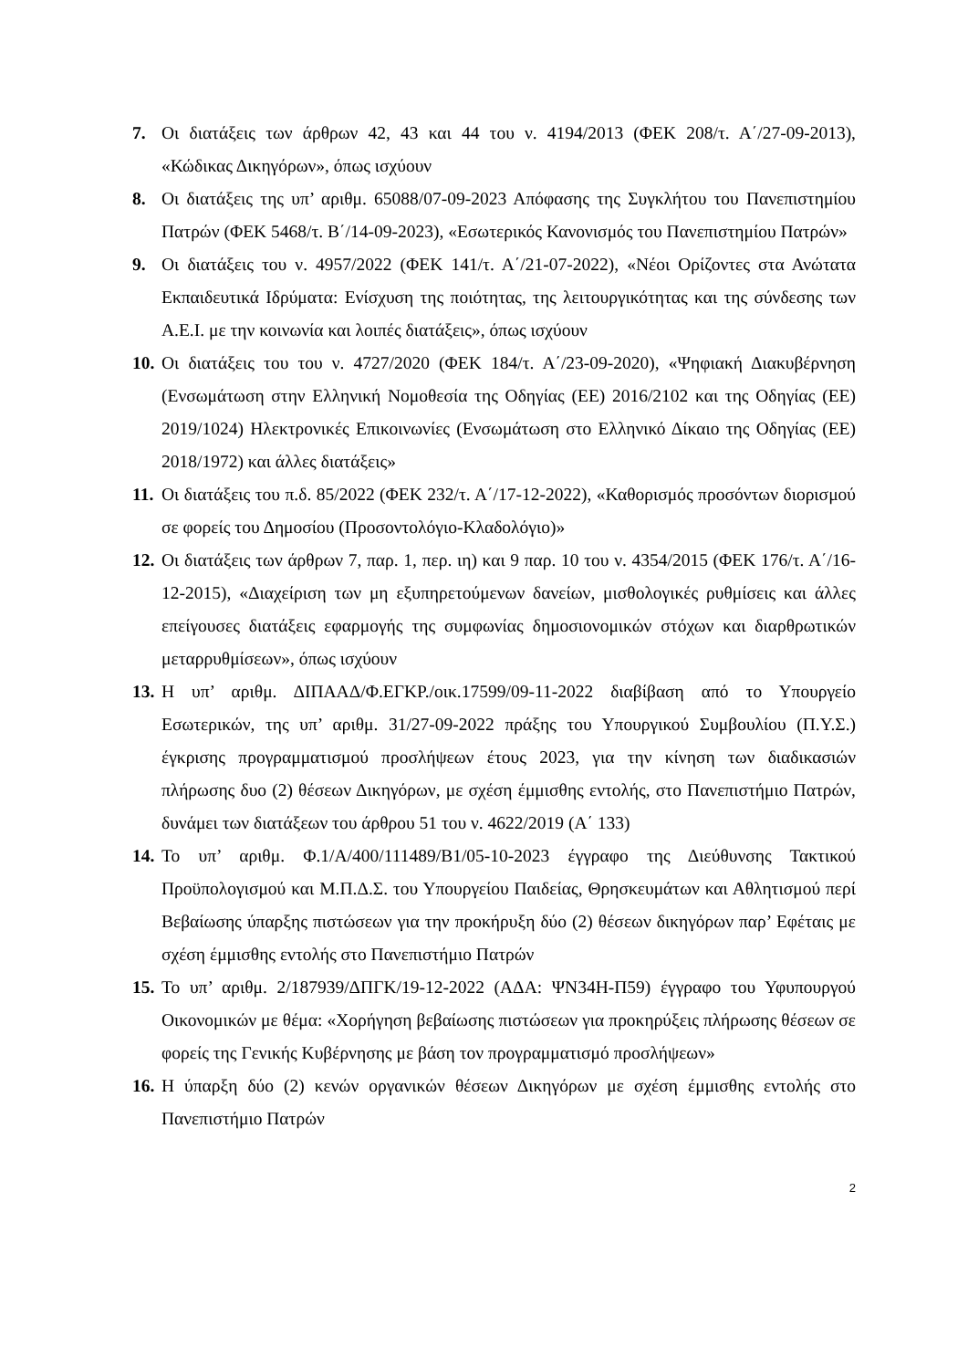7. Οι διατάξεις των άρθρων 42, 43 και 44 του ν. 4194/2013 (ΦΕΚ 208/τ. Α΄/27-09-2013), «Κώδικας Δικηγόρων», όπως ισχύουν
8. Οι διατάξεις της υπ’ αριθμ. 65088/07-09-2023 Απόφασης της Συγκλήτου του Πανεπιστημίου Πατρών (ΦΕΚ 5468/τ. Β΄/14-09-2023), «Εσωτερικός Κανονισμός του Πανεπιστημίου Πατρών»
9. Οι διατάξεις του ν. 4957/2022 (ΦΕΚ 141/τ. Α΄/21-07-2022), «Νέοι Ορίζοντες στα Ανώτατα Εκπαιδευτικά Ιδρύματα: Ενίσχυση της ποιότητας, της λειτουργικότητας και της σύνδεσης των Α.Ε.Ι. με την κοινωνία και λοιπές διατάξεις», όπως ισχύουν
10. Οι διατάξεις του του ν. 4727/2020 (ΦΕΚ 184/τ. Α΄/23-09-2020), «Ψηφιακή Διακυβέρνηση (Ενσωμάτωση στην Ελληνική Νομοθεσία της Οδηγίας (ΕΕ) 2016/2102 και της Οδηγίας (ΕΕ) 2019/1024) Ηλεκτρονικές Επικοινωνίες (Ενσωμάτωση στο Ελληνικό Δίκαιο της Οδηγίας (ΕΕ) 2018/1972) και άλλες διατάξεις»
11. Οι διατάξεις του π.δ. 85/2022 (ΦΕΚ 232/τ. Α΄/17-12-2022), «Καθορισμός προσόντων διορισμού σε φορείς του Δημοσίου (Προσοντολόγιο-Κλαδολόγιο)»
12. Οι διατάξεις των άρθρων 7, παρ. 1, περ. ιη) και 9 παρ. 10 του ν. 4354/2015 (ΦΕΚ 176/τ. Α΄/16-12-2015), «Διαχείριση των μη εξυπηρετούμενων δανείων, μισθολογικές ρυθμίσεις και άλλες επείγουσες διατάξεις εφαρμογής της συμφωνίας δημοσιονομικών στόχων και διαρθρωτικών μεταρρυθμίσεων», όπως ισχύουν
13. Η υπ’ αριθμ. ΔΙΠΑΑΔ/Φ.ΕΓΚΡ./οικ.17599/09-11-2022 διαβίβαση από το Υπουργείο Εσωτερικών, της υπ’ αριθμ. 31/27-09-2022 πράξης του Υπουργικού Συμβουλίου (Π.Υ.Σ.) έγκρισης προγραμματισμού προσλήψεων έτους 2023, για την κίνηση των διαδικασιών πλήρωσης δυο (2) θέσεων Δικηγόρων, με σχέση έμμισθης εντολής, στο Πανεπιστήμιο Πατρών, δυνάμει των διατάξεων του άρθρου 51 του ν. 4622/2019 (Α΄ 133)
14. Το υπ’ αριθμ. Φ.1/Α/400/111489/Β1/05-10-2023 έγγραφο της Διεύθυνσης Τακτικού Προϋπολογισμού και Μ.Π.Δ.Σ. του Υπουργείου Παιδείας, Θρησκευμάτων και Αθλητισμού περί Βεβαίωσης ύπαρξης πιστώσεων για την προκήρυξη δύο (2) θέσεων δικηγόρων παρ’ Εφέταις με σχέση έμμισθης εντολής στο Πανεπιστήμιο Πατρών
15. Το υπ’ αριθμ. 2/187939/ΔΠΓΚ/19-12-2022 (ΑΔΑ: ΨΝ34Η-Π59) έγγραφο του Υφυπουργού Οικονομικών με θέμα: «Χορήγηση βεβαίωσης πιστώσεων για προκηρύξεις πλήρωσης θέσεων σε φορείς της Γενικής Κυβέρνησης με βάση τον προγραμματισμό προσλήψεων»
16. Η ύπαρξη δύο (2) κενών οργανικών θέσεων Δικηγόρων με σχέση έμμισθης εντολής στο Πανεπιστήμιο Πατρών
2